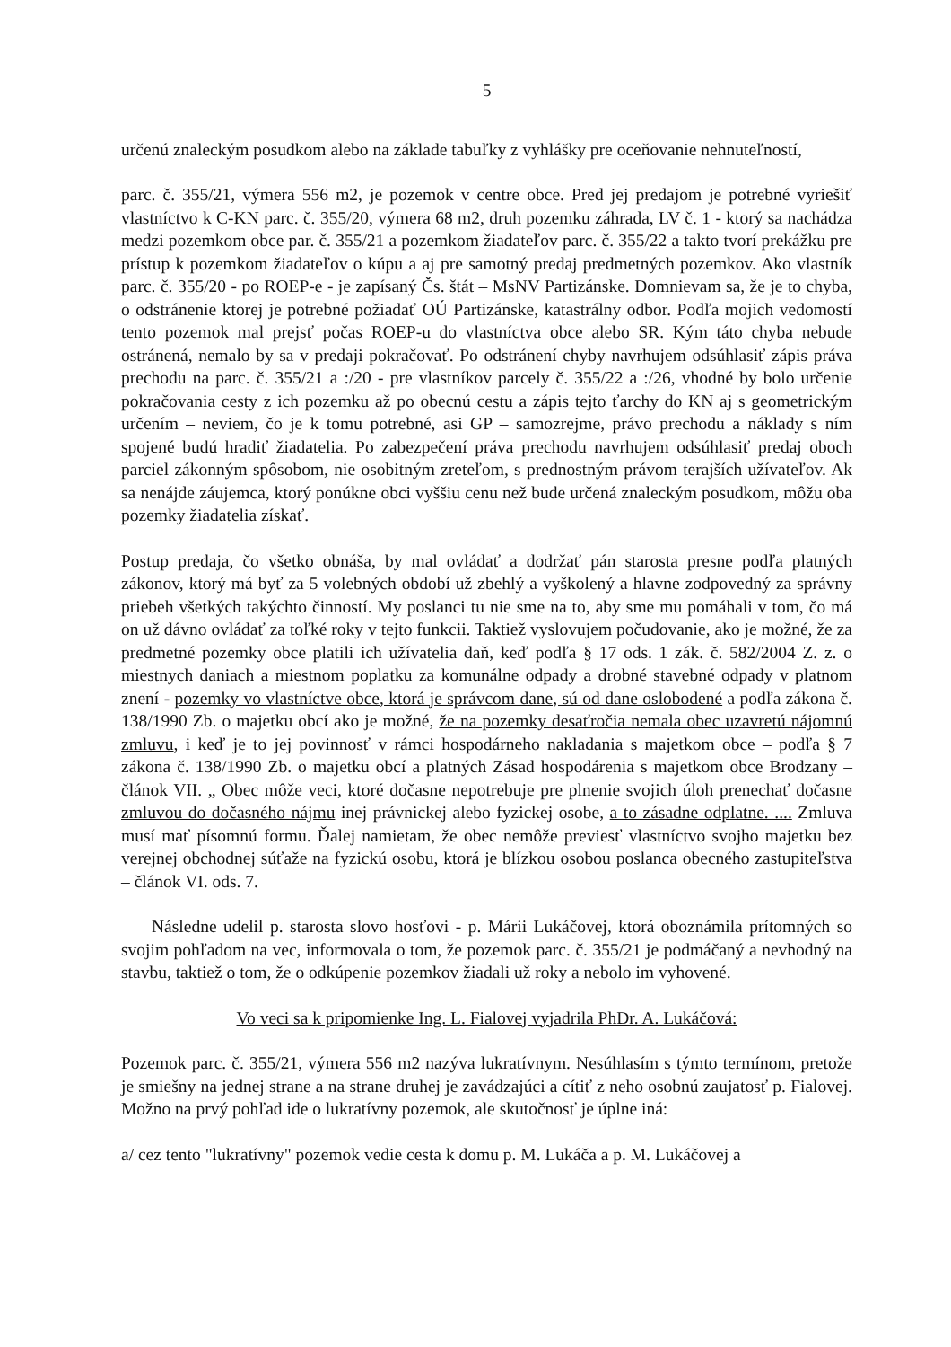5
určenú znaleckým posudkom alebo na základe tabuľky z vyhlášky pre oceňovanie nehnuteľností,
parc. č. 355/21, výmera 556 m2, je pozemok v centre obce. Pred jej predajom je potrebné vyriešiť vlastníctvo k C-KN parc. č. 355/20, výmera 68 m2, druh pozemku záhrada, LV č. 1 - ktorý sa nachádza medzi pozemkom obce par. č. 355/21 a pozemkom žiadateľov parc. č. 355/22 a takto tvorí prekážku pre prístup k pozemkom žiadateľov o kúpu a aj pre samotný predaj predmetných pozemkov. Ako vlastník parc. č. 355/20 - po ROEP-e - je zapísaný Čs. štát – MsNV Partizánske. Domnievam sa, že je to chyba, o odstránenie ktorej je potrebné požiadať OÚ Partizánske, katastrálny odbor. Podľa mojich vedomostí tento pozemok mal prejsť počas ROEP-u do vlastníctva obce alebo SR. Kým táto chyba nebude ostránená, nemalo by sa v predaji pokračovať. Po odstránení chyby navrhujem odsúhlasiť zápis práva prechodu na parc. č. 355/21 a :/20 - pre vlastníkov parcely č. 355/22 a :/26, vhodné by bolo určenie pokračovania cesty z ich pozemku až po obecnú cestu a zápis tejto ťarchy do KN aj s geometrickým určením – neviem, čo je k tomu potrebné, asi GP – samozrejme, právo prechodu a náklady s ním spojené budú hradiť žiadatelia. Po zabezpečení práva prechodu navrhujem odsúhlasiť predaj oboch parciel zákonným spôsobom, nie osobitným zreteľom, s prednostným právom terajších užívateľov. Ak sa nenájde záujemca, ktorý ponúkne obci vyššiu cenu než bude určená znaleckým posudkom, môžu oba pozemky žiadatelia získať.
Postup predaja, čo všetko obnáša, by mal ovládať a dodržať pán starosta presne podľa platných zákonov, ktorý má byť za 5 volebných období už zbehlý a vyškolený a hlavne zodpovedný za správny priebeh všetkých takýchto činností. My poslanci tu nie sme na to, aby sme mu pomáhali v tom, čo má on už dávno ovládať za toľké roky v tejto funkcii. Taktiež vyslovujem počudovanie, ako je možné, že za predmetné pozemky obce platili ich užívatelia daň, keď podľa § 17 ods. 1 zák. č. 582/2004 Z. z. o miestnych daniach a miestnom poplatku za komunálne odpady a drobné stavebné odpady v platnom znení - pozemky vo vlastníctve obce, ktorá je správcom dane, sú od dane oslobodené a podľa zákona č. 138/1990 Zb. o majetku obcí ako je možné, že na pozemky desaťročia nemala obec uzavretú nájomnú zmluvu, i keď je to jej povinnosť v rámci hospodárneho nakladania s majetkom obce – podľa § 7 zákona č. 138/1990 Zb. o majetku obcí a platných Zásad hospodárenia s majetkom obce Brodzany – článok VII. „ Obec môže veci, ktoré dočasne nepotrebuje pre plnenie svojich úloh prenechať dočasne zmluvou do dočasného nájmu inej právnickej alebo fyzickej osobe, a to zásadne odplatne. .... Zmluva musí mať písomnú formu. Ďalej namietam, že obec nemôže previesť vlastníctvo svojho majetku bez verejnej obchodnej súťaže na fyzickú osobu, ktorá je blízkou osobou poslanca obecného zastupiteľstva – článok VI. ods. 7.
Následne udelil p. starosta slovo hosťovi - p. Márii Lukáčovej, ktorá oboznámila prítomných so svojim pohľadom na vec, informovala o tom, že pozemok parc. č. 355/21 je podmáčaný a nevhodný na stavbu, taktiež o tom, že o odkúpenie pozemkov žiadali už roky a nebolo im vyhovené.
Vo veci sa k pripomienke Ing. L. Fialovej vyjadrila PhDr. A. Lukáčová:
Pozemok parc. č. 355/21, výmera 556 m2 nazýva lukratívnym. Nesúhlasím s týmto termínom, pretože je smiešny na jednej strane a na strane druhej je zavádzajúci a cítiť z neho osobnú zaujatosť p. Fialovej. Možno na prvý pohľad ide o lukratívny pozemok, ale skutočnosť je úplne iná:
a/ cez tento "lukratívny" pozemok vedie cesta k domu p. M. Lukáča a p. M. Lukáčovej a